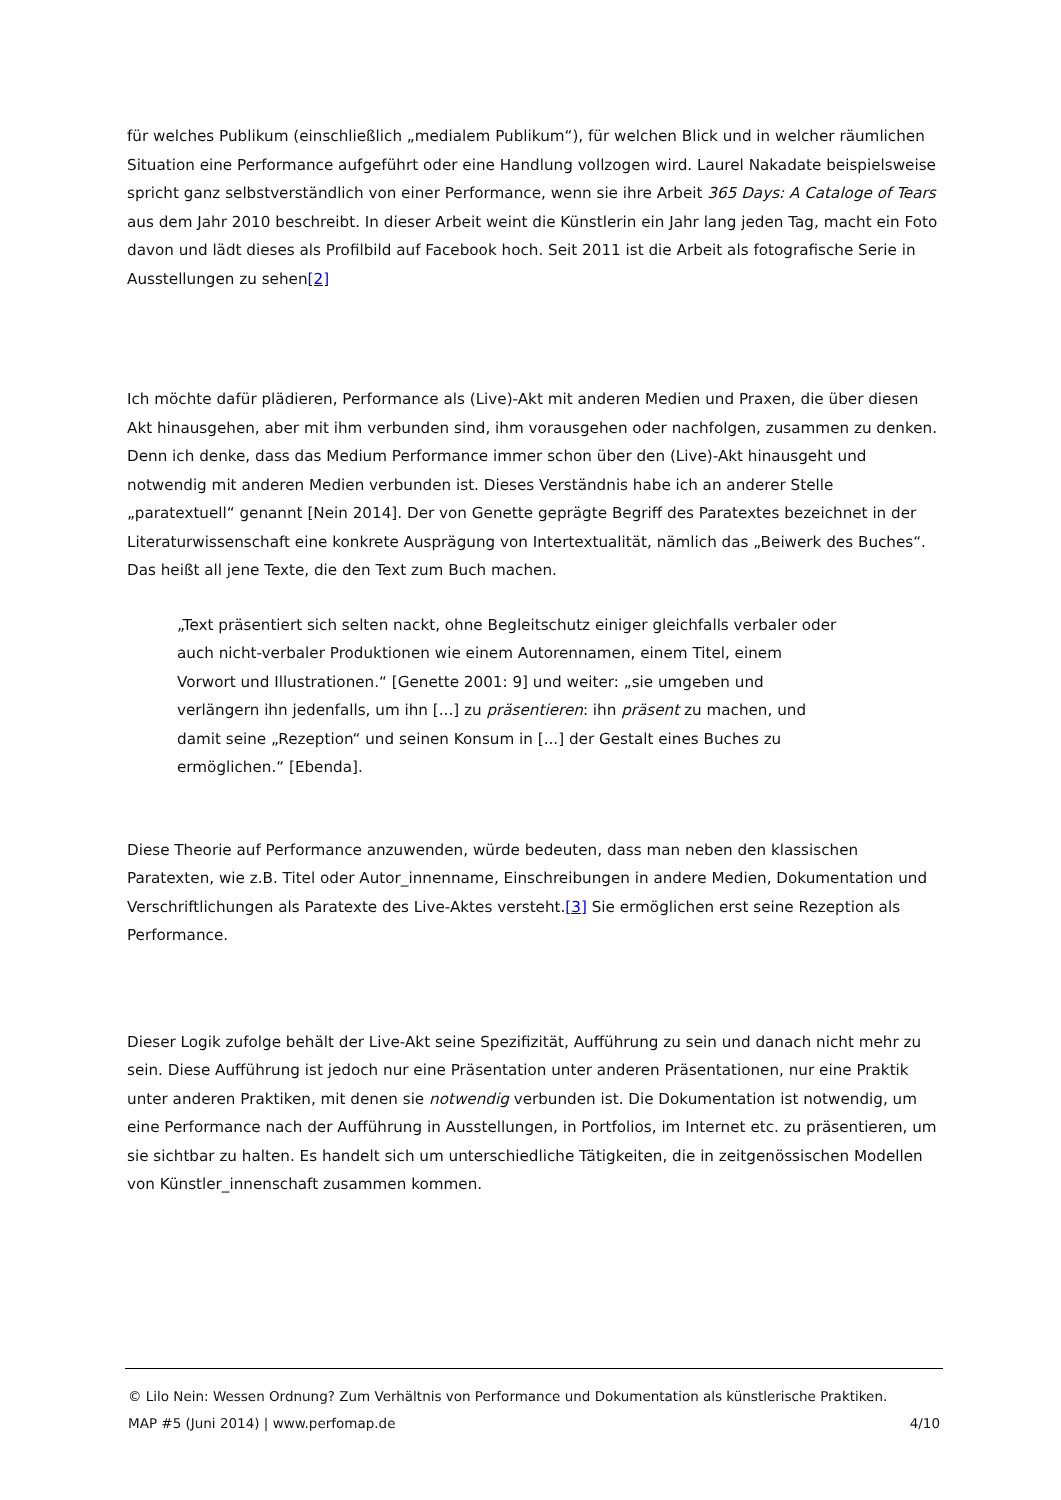für welches Publikum (einschließlich „medialem Publikum“), für welchen Blick und in welcher räumlichen Situation eine Performance aufgeführt oder eine Handlung vollzogen wird. Laurel Nakadate beispielsweise spricht ganz selbstverständlich von einer Performance, wenn sie ihre Arbeit 365 Days: A Cataloge of Tears aus dem Jahr 2010 beschreibt. In dieser Arbeit weint die Künstlerin ein Jahr lang jeden Tag, macht ein Foto davon und lädt dieses als Profilbild auf Facebook hoch. Seit 2011 ist die Arbeit als fotografische Serie in Ausstellungen zu sehen[2]
Ich möchte dafür plädieren, Performance als (Live)-Akt mit anderen Medien und Praxen, die über diesen Akt hinausgehen, aber mit ihm verbunden sind, ihm vorausgehen oder nachfolgen, zusammen zu denken. Denn ich denke, dass das Medium Performance immer schon über den (Live)-Akt hinausgeht und notwendig mit anderen Medien verbunden ist. Dieses Verständnis habe ich an anderer Stelle „paratextuell“ genannt [Nein 2014]. Der von Genette geprägte Begriff des Paratextes bezeichnet in der Literaturwissenschaft eine konkrete Ausprägung von Intertextualität, nämlich das „Beiwerk des Buches“. Das heißt all jene Texte, die den Text zum Buch machen.
„Text präsentiert sich selten nackt, ohne Begleitschutz einiger gleichfalls verbaler oder auch nicht-verbaler Produktionen wie einem Autorennamen, einem Titel, einem Vorwort und Illustrationen.“ [Genette 2001: 9] und weiter: „sie umgeben und verlängern ihn jedenfalls, um ihn [...] zu präsentieren: ihn präsent zu machen, und damit seine „Rezeption“ und seinen Konsum in [...] der Gestalt eines Buches zu ermöglichen.“ [Ebenda].
Diese Theorie auf Performance anzuwenden, würde bedeuten, dass man neben den klassischen Paratexten, wie z.B. Titel oder Autor_innenname, Einschreibungen in andere Medien, Dokumentation und Verschriftlichungen als Paratexte des Live-Aktes versteht.[3] Sie ermöglichen erst seine Rezeption als Performance.
Dieser Logik zufolge behält der Live-Akt seine Spezifizität, Aufführung zu sein und danach nicht mehr zu sein. Diese Aufführung ist jedoch nur eine Präsentation unter anderen Präsentationen, nur eine Praktik unter anderen Praktiken, mit denen sie notwendig verbunden ist. Die Dokumentation ist notwendig, um eine Performance nach der Aufführung in Ausstellungen, in Portfolios, im Internet etc. zu präsentieren, um sie sichtbar zu halten. Es handelt sich um unterschiedliche Tätigkeiten, die in zeitgenössischen Modellen von Künstler_innenschaft zusammen kommen.
© Lilo Nein: Wessen Ordnung? Zum Verhältnis von Performance und Dokumentation als künstlerische Praktiken.
MAP #5 (Juni 2014) | www.perfomap.de 4/10